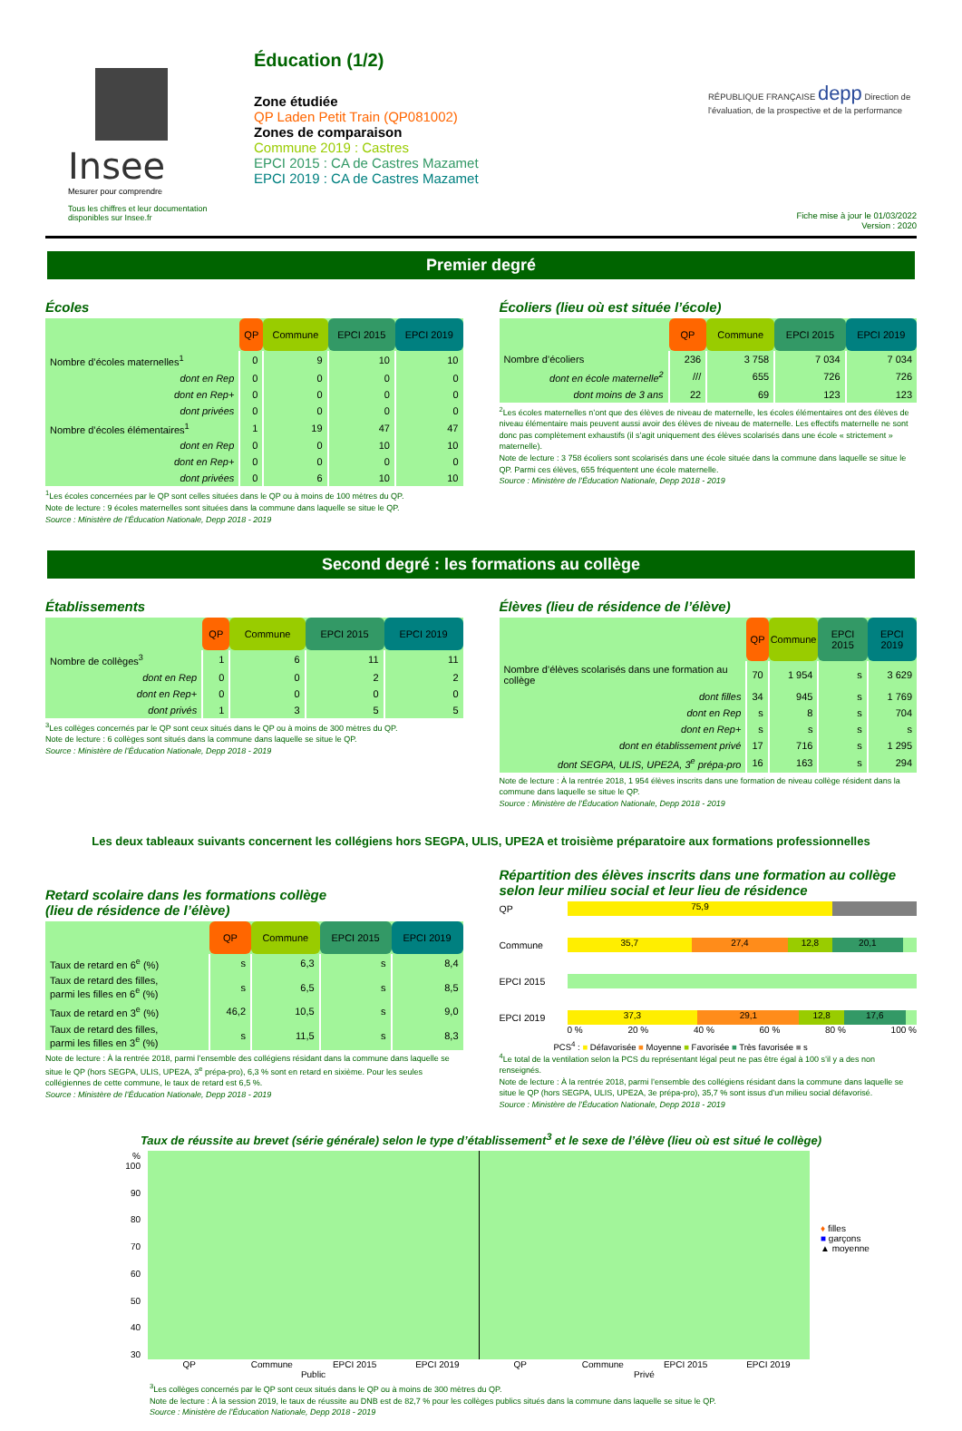Insee
Mesurer pour comprendre
Tous les chiffres et leur documentation disponibles sur Insee.fr
Éducation (1/2)
Zone étudiée
QP Laden Petit Train (QP081002)
Zones de comparaison
Commune 2019 : Castres
EPCI 2015 : CA de Castres Mazamet
EPCI 2019 : CA de Castres Mazamet
RÉPUBLIQUE FRANÇAISE depp Direction de l'évaluation, de la prospective et de la performance
Fiche mise à jour le 01/03/2022
Version : 2020
Premier degré
Écoles
| | QP | Commune | EPCI 2015 | EPCI 2019 |
| Nombre d’écoles maternelles<sup>1</sup> | 0 | 9 | 10 | 10 |
| dont en Rep | 0 | 0 | 0 | 0 |
| dont en Rep+ | 0 | 0 | 0 | 0 |
| dont privées | 0 | 0 | 0 | 0 |
| Nombre d’écoles élémentaires<sup>1</sup> | 1 | 19 | 47 | 47 |
| dont en Rep | 0 | 0 | 10 | 10 |
| dont en Rep+ | 0 | 0 | 0 | 0 |
| dont privées | 0 | 6 | 10 | 10 |
<sup>1</sup> Les écoles concernées par le QP sont celles situées dans le QP ou à moins de 100 mètres du QP.
Note de lecture : 9 écoles maternelles sont situées dans la commune dans laquelle se situe le QP.
Source : Ministère de l’Éducation Nationale, Depp 2018 - 2019
Écoliers (lieu où est située l’école)
| | QP | Commune | EPCI 2015 | EPCI 2019 |
| Nombre d’écoliers | 236 | 3 758 | 7 034 | 7 034 |
| dont en école maternelle<sup>2</sup> | /// | 655 | 726 | 726 |
| dont moins de 3 ans | 22 | 69 | 123 | 123 |
<sup>2</sup> Les écoles maternelles n’ont que des élèves de niveau de maternelle, les écoles élémentaires ont des élèves de niveau élémentaire mais peuvent aussi avoir des élèves de niveau de maternelle. Les effectifs maternelle ne sont donc pas complètement exhaustifs (il s’agit uniquement des élèves scolarisés dans une école « strictement » maternelle).
Note de lecture : 3 758 écoliers sont scolarisés dans une école située dans la commune dans laquelle se situe le QP. Parmi ces élèves, 655 fréquentent une école maternelle.
Source : Ministère de l’Éducation Nationale, Depp 2018 - 2019
Second degré : les formations au collège
Établissements
| | QP | Commune | EPCI 2015 | EPCI 2019 |
| Nombre de collèges<sup>3</sup> | 1 | 6 | 11 | 11 |
| dont en Rep | 0 | 0 | 2 | 2 |
| dont en Rep+ | 0 | 0 | 0 | 0 |
| dont privés | 1 | 3 | 5 | 5 |
<sup>3</sup> Les collèges concernés par le QP sont ceux situés dans le QP ou à moins de 300 mètres du QP.
Note de lecture : 6 collèges sont situés dans la commune dans laquelle se situe le QP.
Source : Ministère de l’Éducation Nationale, Depp 2018 - 2019
Élèves (lieu de résidence de l’élève)
| | QP | Commune | EPCI 2015 | EPCI 2019 |
| Nombre d’élèves scolarisés dans une formation au collège | 70 | 1 954 | s | 3 629 |
| dont filles | 34 | 945 | s | 1 769 |
| dont en Rep | s | 8 | s | 704 |
| dont en Rep+ | s | s | s | s |
| dont en établissement privé | 17 | 716 | s | 1 295 |
| dont SEGPA, ULIS, UPE2A, 3<sup>e</sup> prépa-pro | 16 | 163 | s | 294 |
Note de lecture : À la rentrée 2018, 1 954 élèves inscrits dans une formation de niveau collège résident dans la commune dans laquelle se situe le QP.
Source : Ministère de l’Éducation Nationale, Depp 2018 - 2019
Les deux tableaux suivants concernent les collégiens hors SEGPA, ULIS, UPE2A et troisième préparatoire aux formations professionnelles
Retard scolaire dans les formations collège
(lieu de résidence de l’élève)
| | QP | Commune | EPCI 2015 | EPCI 2019 |
| Taux de retard en 6<sup>e</sup> (%) | s | 6,3 | s | 8,4 |
| Taux de retard des filles, parmi les filles en 6<sup>e</sup> (%) | s | 6,5 | s | 8,5 |
| Taux de retard en 3<sup>e</sup> (%) | 46,2 | 10,5 | s | 9,0 |
| Taux de retard des filles, parmi les filles en 3<sup>e</sup> (%) | s | 11,5 | s | 8,3 |
Note de lecture : À la rentrée 2018, parmi l’ensemble des collégiens résidant dans la commune dans laquelle se situe le QP (hors SEGPA, ULIS, UPE2A, 3<sup>e</sup> prépa-pro), 6,3 % sont en retard en sixième. Pour les seules collégiennes de cette commune, le taux de retard est 6,5 %.
Source : Ministère de l’Éducation Nationale, Depp 2018 - 2019
Répartition des élèves inscrits dans une formation au collège selon leur milieu social et leur lieu de résidence
QP
75,9
Commune
35,7 27,4 12,8 20,1
EPCI 2015
EPCI 2019
37,3 29,1 12,8 17,6
0 % 20 % 40 % 60 % 80 % 100 %
PCS<sup>4</sup> : ■ Défavorisée ■ Moyenne ■ Favorisée ■ Très favorisée ■ s
<sup>4</sup> Le total de la ventilation selon la PCS du représentant légal peut ne pas être égal à 100 s’il y a des non renseignés.
Note de lecture : À la rentrée 2018, parmi l’ensemble des collégiens résidant dans la commune dans laquelle se situe le QP (hors SEGPA, ULIS, UPE2A, 3e prépa-pro), 35,7 % sont issus d’un milieu social défavorisé.
Source : Ministère de l’Éducation Nationale, Depp 2018 - 2019
Taux de réussite au brevet (série générale) selon le type d’établissement<sup>3</sup> et le sexe de l’élève (lieu où est situé le collège)
% 100
90
80
70
60
50
40
30
QP Commune EPCI 2015 EPCI 2019 QP Commune EPCI 2015 EPCI 2019
Public Privé
♦ filles
■ garçons
▲ moyenne
<sup>3</sup> Les collèges concernés par le QP sont ceux situés dans le QP ou à moins de 300 mètres du QP.
Note de lecture : À la session 2019, le taux de réussite au DNB est de 82,7 % pour les collèges publics situés dans la commune dans laquelle se situe le QP.
Source : Ministère de l’Éducation Nationale, Depp 2018 - 2019